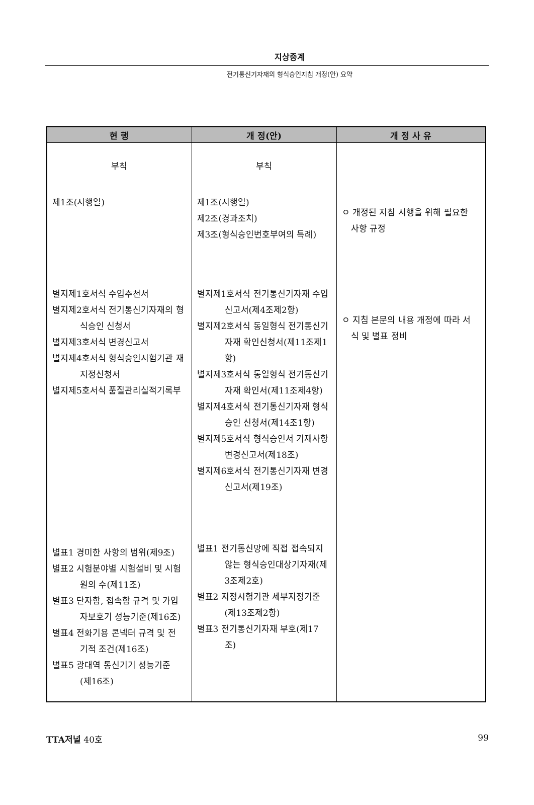지상중계
전기통신기자재의 형식승인지침 개정(안) 요약
| 현 행 | 개 정(안) | 개 정 사 유 |
| --- | --- | --- |
| 부칙 제1조(시행일) 별지제1호서식 수입추천서 별지제2호서식 전기통신기자재의 형 식승인 신청서 별지제3호서식 변경신고서 별지제4호서식 형식승인시험기관 재 지정신청서 별지제5호서식 품질관리실적기록부 별표1 경미한 사항의 범위(제9조) 별표2 시험분야별 시험설비 및 시험 원의 수(제11조) 별표3 단자함, 접속함 규격 및 가입 자보호기 성능기준(제16조) 별표4 전화기용 콘넥터 규격 및 전 기적 조건(제16조) 별표5 광대역 통신기기 성능기준 (제16조) | 부칙 제1조(시행일) 제2조(경과조치) 제3조(형식승인번호부여의 특례) 별지제1호서식 전기통신기자재 수입 신고서(제4조제2항) 별지제2호서식 동일형식 전기통신기 자재 확인신청서(제11조제1 항) 별지제3호서식 동일형식 전기통신기 자재 확인서(제11조제4항) 별지제4호서식 전기통신기자재 형식 승인 신청서(제14조1항) 별지제5호서식 형식승인서 기재사항 변경신고서(제18조) 별지제6호서식 전기통신기자재 변경 신고서(제19조) 별표1 전기통신망에 직접 접속되지 않는 형식승인대상기자재(제 3조제2호) 별표2 지정시험기관 세부지정기준 (제13조제2항) 별표3 전기통신기자재 부호(제17 조) | ㅇ 개정된 지침 시행을 위해 필요한 사항 규정 ㅇ 지침 본문의 내용 개정에 따라 서 식 및 별표 정비 |
TTA저널 40호 99